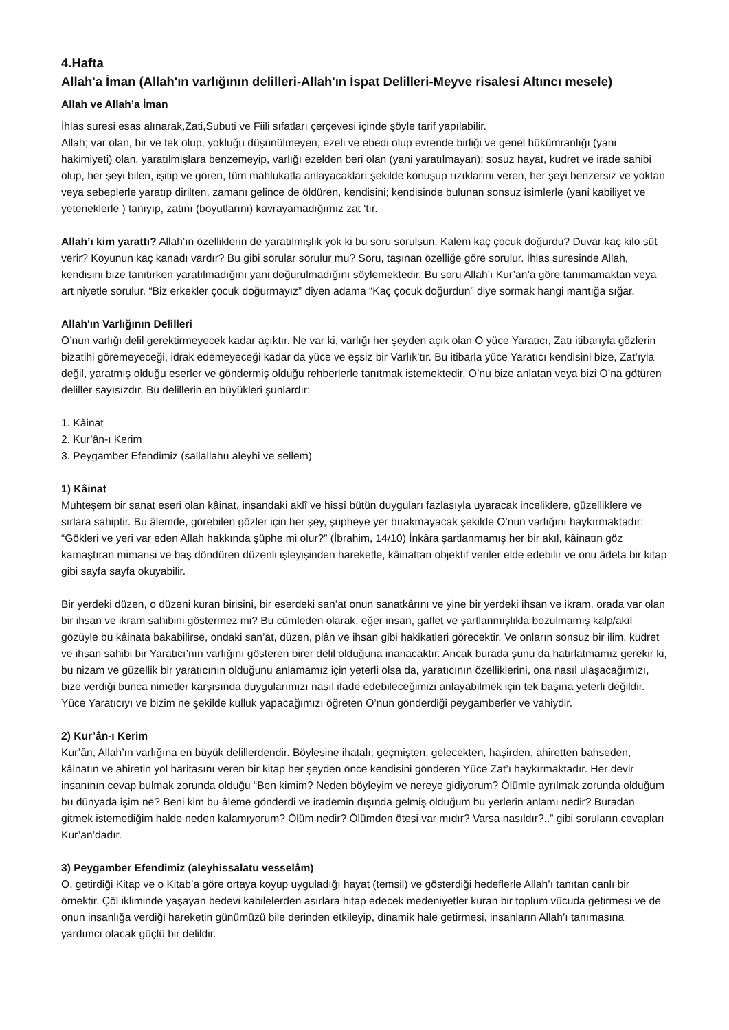4.Hafta
Allah'a İman (Allah'ın varlığının delilleri-Allah'ın İspat Delilleri-Meyve risalesi Altıncı mesele)
Allah ve Allah’a İman
İhlas suresi esas alınarak,Zati,Subuti ve Fiili sıfatları çerçevesi içinde şöyle tarif yapılabilir.
Allah; var olan, bir ve tek olup, yokluğu düşünülmeyen, ezeli ve ebedi olup evrende birliği ve genel hükümranlığı (yani hakimiyeti) olan, yaratılmışlara benzemeyip, varlığı ezelden beri olan (yani yaratılmayan); sosuz hayat, kudret ve irade sahibi olup, her şeyi bilen, işitip ve gören, tüm mahlukatla anlayacakları şekilde konuşup rızıklarını veren, her şeyi benzersiz ve yoktan veya sebeplerle yaratıp dirilten, zamanı gelince de öldüren, kendisini; kendisinde bulunan sonsuz isimlerle (yani kabiliyet ve yeteneklerle ) tanıyıp, zatını (boyutlarını) kavrayamadığımız zat 'tır.
Allah’ı kim yarattı? Allah’ın özelliklerin de yaratılmışlık yok ki bu soru sorulsun. Kalem kaç çocuk doğurdu? Duvar kaç kilo süt verir? Koyunun kaç kanadı vardır? Bu gibi sorular sorulur mu? Soru, taşınan özelliğe göre sorulur. İhlas suresinde Allah, kendisini bize tanıtırken yaratılmadığını yani doğurulmadığını söylemektedir. Bu soru Allah’ı Kur’an’a göre tanımamaktan veya art niyetle sorulur. “Biz erkekler çocuk doğurmayız” diyen adama “Kaç çocuk doğurdun” diye sormak hangi mantığa sığar.
Allah'ın Varlığının Delilleri
O’nun varlığı delil gerektirmeyecek kadar açıktır. Ne var ki, varlığı her şeyden açık olan O yüce Yaratıcı, Zatı itibarıyla gözlerin bizatihi göremeyeceği, idrak edemeyeceği kadar da yüce ve eşsiz bir Varlık’tır. Bu itibarla yüce Yaratıcı kendisini bize, Zat’ıyla değil, yaratmış olduğu eserler ve göndermiş olduğu rehberlerle tanıtmak istemektedir. O’nu bize anlatan veya bizi O’na götüren deliller sayısızdır. Bu delillerin en büyükleri şunlardır:
1. Kâinat
2. Kur’ân-ı Kerim
3. Peygamber Efendimiz (sallallahu aleyhi ve sellem)
1) Kâinat
Muhteşem bir sanat eseri olan kâinat, insandaki aklî ve hissî bütün duyguları fazlasıyla uyaracak inceliklere, güzelliklere ve sırlara sahiptir. Bu âlemde, görebilen gözler için her şey, şüpheye yer bırakmayacak şekilde O’nun varlığını haykırmaktadır: “Gökleri ve yeri var eden Allah hakkında şüphe mi olur?” (İbrahim, 14/10) İnkâra şartlanmamış her bir akıl, kâinatın göz kamaştıran mimarisi ve baş döndüren düzenli işleyişinden hareketle, kâinattan objektif veriler elde edebilir ve onu âdeta bir kitap gibi sayfa sayfa okuyabilir.
Bir yerdeki düzen, o düzeni kuran birisini, bir eserdeki san’at onun sanatkârını ve yine bir yerdeki ihsan ve ikram, orada var olan bir ihsan ve ikram sahibini göstermez mi? Bu cümleden olarak, eğer insan, gaflet ve şartlanmışlıkla bozulmamış kalp/akıl gözüyle bu kâinata bakabilirse, ondaki san’at, düzen, plân ve ihsan gibi hakikatleri görecektir. Ve onların sonsuz bir ilim, kudret ve ihsan sahibi bir Yaratıcı’nın varlığını gösteren birer delil olduğuna inanacaktır. Ancak burada şunu da hatırlatmamız gerekir ki, bu nizam ve güzellik bir yaratıcının olduğunu anlamamız için yeterli olsa da, yaratıcının özelliklerini, ona nasıl ulaşacağımızı, bize verdiği bunca nimetler karşısında duygularımızı nasıl ifade edebileceğimizi anlayabilmek için tek başına yeterli değildir. Yüce Yaratıcıyı ve bizim ne şekilde kulluk yapacağımızı öğreten O’nun gönderdiği peygamberler ve vahiydir.
2) Kur’ân-ı Kerim
Kur’ân, Allah’ın varlığına en büyük delillerdendir. Böylesine ihatalı; geçmişten, gelecekten, haşirden, ahiretten bahseden, kâinatın ve ahiretin yol haritasını veren bir kitap her şeyden önce kendisini gönderen Yüce Zat’ı haykırmaktadır. Her devir insanının cevap bulmak zorunda olduğu “Ben kimim? Neden böyleyim ve nereye gidiyorum? Ölümle ayrılmak zorunda olduğum bu dünyada işim ne? Beni kim bu âleme gönderdi ve irademin dışında gelmiş olduğum bu yerlerin anlamı nedir? Buradan gitmek istemediğim halde neden kalamıyorum? Ölüm nedir? Ölümden ötesi var mıdır? Varsa nasıldır?..” gibi soruların cevapları Kur’an’dadır.
3) Peygamber Efendimiz (aleyhissalatu vesselâm)
O, getirdiği Kitap ve o Kitab’a göre ortaya koyup uyguladığı hayat (temsil) ve gösterdiği hedeflerle Allah’ı tanıtan canlı bir örnektir. Çöl ikliminde yaşayan bedevi kabilelerden asırlara hitap edecek medeniyetler kuran bir toplum vücuda getirmesi ve de onun insanlığa verdiği hareketin günümüzü bile derinden etkileyip, dinamik hale getirmesi, insanların Allah’ı tanımasına yardımcı olacak güçlü bir delildir.